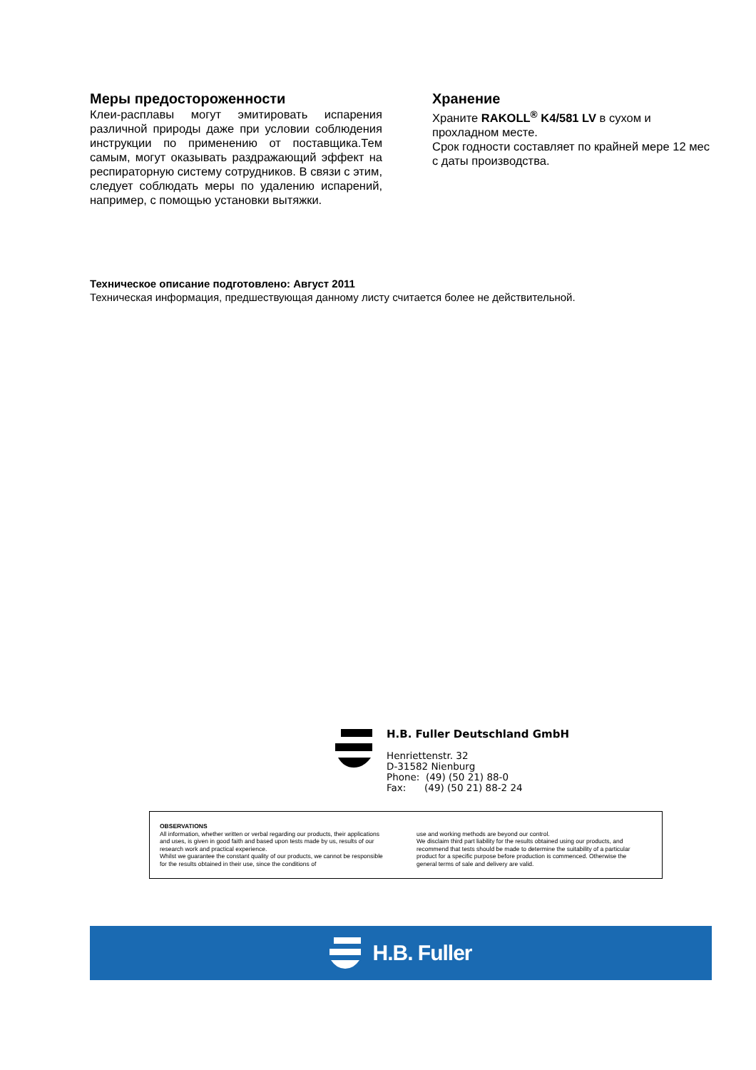Меры предосторожeнности
Клеи-расплавы могут эмитировать испарения различной природы даже при условии соблюдения инструкции по применению от поставщика.Тем самым, могут оказывать раздражающий эффект на респираторную систему сотрудников. В связи с этим, следует соблюдать меры по удалению испарений, например, с помощью установки вытяжки.
Хранение
Храните RAKOLL<sup>®</sup> K4/581 LV в сухом и прохладном месте.
Срок годности составляет по крайней мере 12 мес с даты производства.
Техническое описание подготовлено: Август 2011
Техническая информация, предшествующая данному листу считается более не действительной.
H.B. Fuller Deutschland GmbH
Henriettenstr. 32
D-31582 Nienburg
Phone: (49) (50 21) 88-0
Fax: (49) (50 21) 88-2 24
OBSERVATIONS
All information, whether written or verbal regarding our products, their applications and uses, is given in good faith and based upon tests made by us, results of our research work and practical experience.
Whilst we guarantee the constant quality of our products, we cannot be responsible for the results obtained in their use, since the conditions of
use and working methods are beyond our control.
We disclaim third part liability for the results obtained using our products, and recommend that tests should be made to determine the suitability of a particular product for a specific purpose before production is commenced. Otherwise the general terms of sale and delivery are valid.
H.B. Fuller